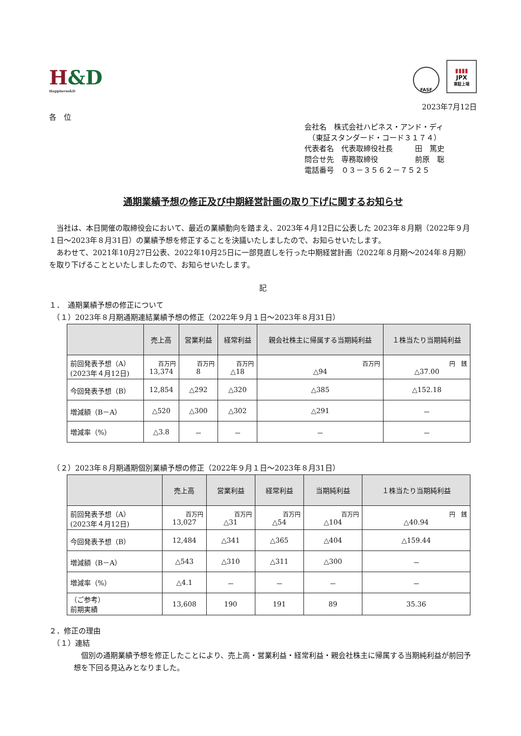H&D
Happiness&D
FASF
▮▮▮▮
JPX
東証上場
2023年7月12日
各　位
会社名　株式会社ハピネス・アンド・ディ
　（東証スタンダード・コード３１７４）
代表者名　代表取締役社長　　　田　篤史
問合せ先　専務取締役　　　　　前原　聡
電話番号　０３－３５６２－７５２５
通期業績予想の修正及び中期経営計画の取り下げに関するお知らせ
　当社は、本日開催の取締役会において、最近の業績動向を踏まえ、2023年４月12日に公表した 2023年８月期（2022年９月１日～2023年８月31日）の業績予想を修正することを決議いたしましたので、お知らせいたします。
　あわせて、2021年10月27日公表、2022年10月25日に一部見直しを行った中期経営計画（2022年８月期～2024年８月期）を取り下げることといたしましたので、お知らせいたします。
記
１．　通期業績予想の修正について
　（１）2023年８月期通期連結業績予想の修正（2022年９月１日～2023年８月31日）
| | 売上高 | 営業利益 | 経常利益 | 親会社株主に帰属する当期純利益 | １株当たり当期純利益 |
| --- | --- | --- | --- | --- | --- |
| 前回発表予想（A） (2023年４月12日) | 百万円 13,374 | 百万円 8 | 百万円 △18 | 百万円 △94 | 円 銭 △37.00 |
| 今回発表予想（B） | 12,854 | △292 | △320 | △385 | △152.18 |
| 増減額（B－A） | △520 | △300 | △302 | △291 | － |
| 増減率（%） | △3.8 | － | － | － | － |
　（２）2023年８月期通期個別業績予想の修正（2022年９月１日～2023年８月31日）
| | 売上高 | 営業利益 | 経常利益 | 当期純利益 | １株当たり当期純利益 |
| --- | --- | --- | --- | --- | --- |
| 前回発表予想（A） (2023年４月12日) | 百万円 13,027 | 百万円 △31 | 百万円 △54 | 百万円 △104 | 円 銭 △40.94 |
| 今回発表予想（B） | 12,484 | △341 | △365 | △404 | △159.44 |
| 増減額（B－A） | △543 | △310 | △311 | △300 | － |
| 増減率（%） | △4.1 | － | － | － | － |
| （ご参考） 前期実績 | 13,608 | 190 | 191 | 89 | 35.36 |
２．修正の理由
　（１）連結
　個別の通期業績予想を修正したことにより、売上高・営業利益・経常利益・親会社株主に帰属する当期純利益が前回予想を下回る見込みとなりました。